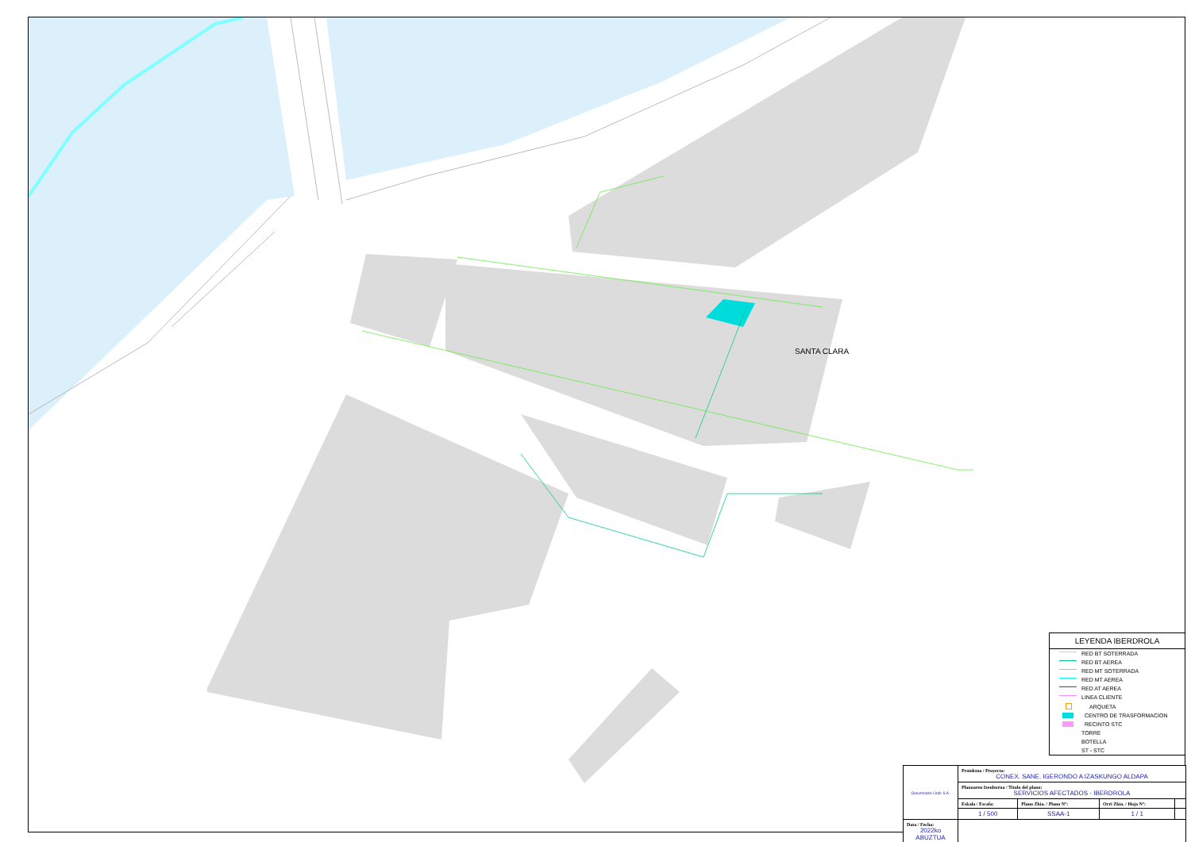SANTA CLARA
LEYENDA IBERDROLA
RED BT SOTERRADA
RED BT AEREA
RED MT SOTERRADA
RED MT AEREA
RED AT AEREA
LINEA CLIENTE
ARQUETA
CENTRO DE TRASFORMACION
RECINTO STC
TORRE
BOTELLA
ST - STC
| Gipuzkoako Urak S.A. | Proiektua / Proyecto: CONEX. SANE. IGERONDO A IZASKUNGO ALDAPA | | | |
| | Planoaren Izenburua / Titulo del plano: SERVICIOS AFECTADOS - IBERDROLA | | | |
| | Eskala / Escala: | Plano Zkia. / Plano Nº: | Orri Zkia. / Hoja Nº: | |
| | 1 / 500 | SSAA-1 | 1 / 1 | |
| Data / Fecha: 2022ko ABUZTUA | | | | |